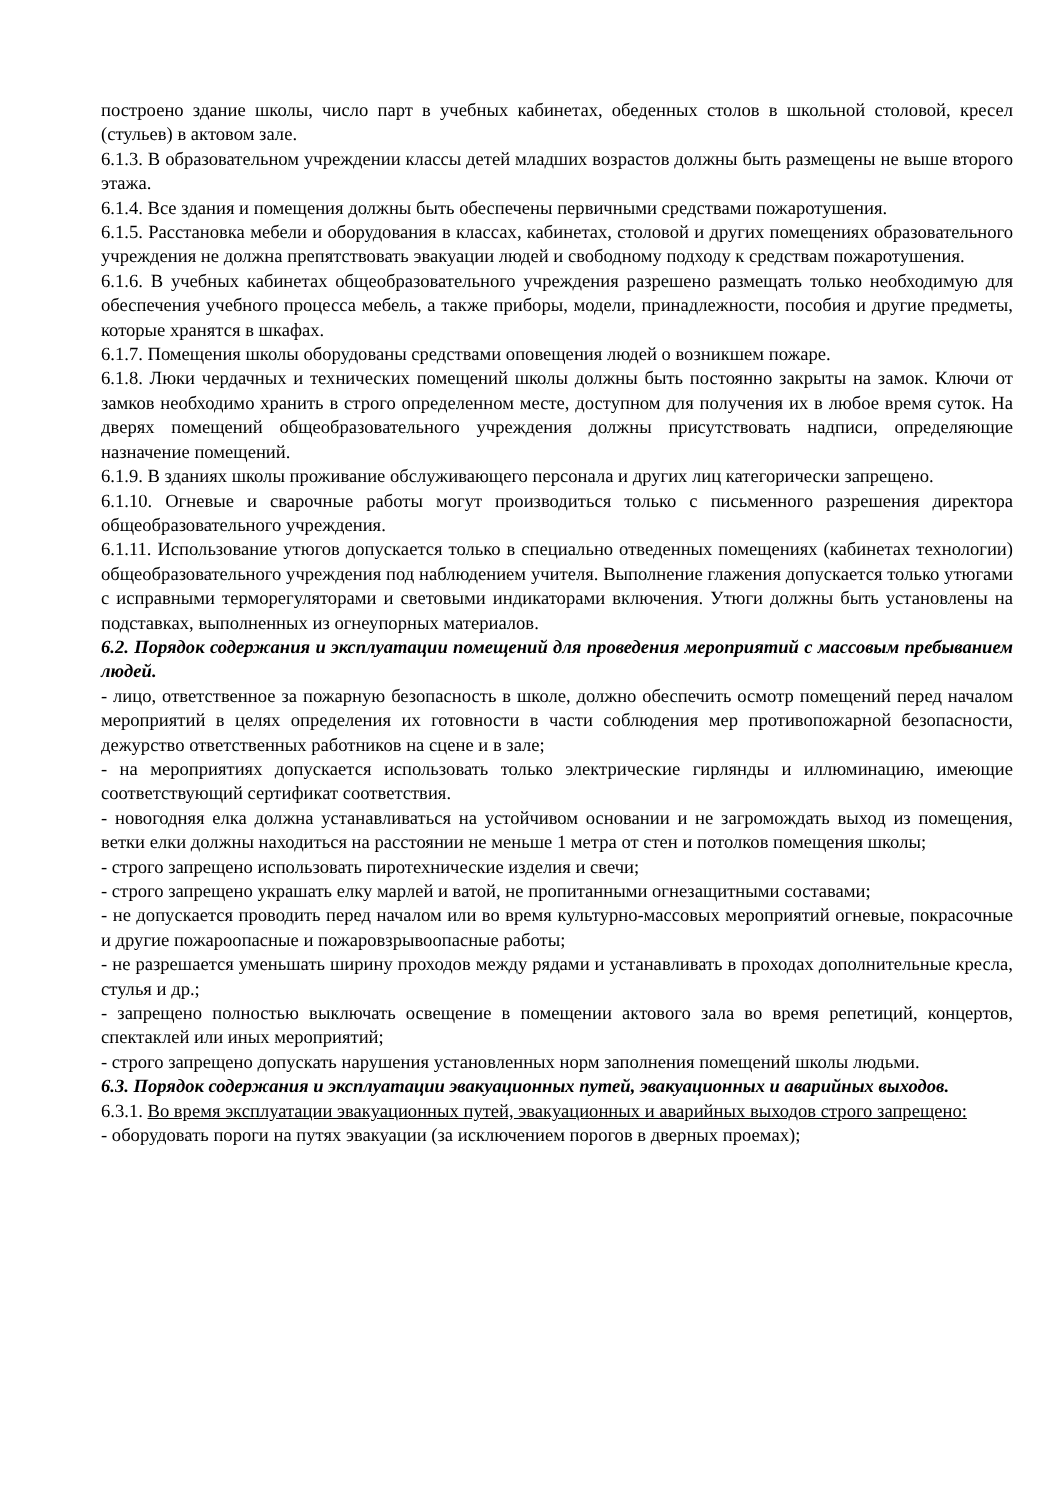построено здание школы, число парт в учебных кабинетах, обеденных столов в школьной столовой, кресел (стульев) в актовом зале.
6.1.3. В образовательном учреждении классы детей младших возрастов должны быть размещены не выше второго этажа.
6.1.4. Все здания и помещения должны быть обеспечены первичными средствами пожаротушения.
6.1.5. Расстановка мебели и оборудования в классах, кабинетах, столовой и других помещениях образовательного учреждения не должна препятствовать эвакуации людей и свободному подходу к средствам пожаротушения.
6.1.6. В учебных кабинетах общеобразовательного учреждения разрешено размещать только необходимую для обеспечения учебного процесса мебель, а также приборы, модели, принадлежности, пособия и другие предметы, которые хранятся в шкафах.
6.1.7. Помещения школы оборудованы средствами оповещения людей о возникшем пожаре.
6.1.8. Люки чердачных и технических помещений школы должны быть постоянно закрыты на замок. Ключи от замков необходимо хранить в строго определенном месте, доступном для получения их в любое время суток. На дверях помещений общеобразовательного учреждения должны присутствовать надписи, определяющие назначение помещений.
6.1.9. В зданиях школы проживание обслуживающего персонала и других лиц категорически запрещено.
6.1.10. Огневые и сварочные работы могут производиться только с письменного разрешения директора общеобразовательного учреждения.
6.1.11. Использование утюгов допускается только в специально отведенных помещениях (кабинетах технологии) общеобразовательного учреждения под наблюдением учителя. Выполнение глажения допускается только утюгами с исправными терморегуляторами и световыми индикаторами включения. Утюги должны быть установлены на подставках, выполненных из огнеупорных материалов.
6.2. Порядок содержания и эксплуатации помещений для проведения мероприятий с массовым пребыванием людей.
- лицо, ответственное за пожарную безопасность в школе, должно обеспечить осмотр помещений перед началом мероприятий в целях определения их готовности в части соблюдения мер противопожарной безопасности, дежурство ответственных работников на сцене и в зале;
- на мероприятиях допускается использовать только электрические гирлянды и иллюминацию, имеющие соответствующий сертификат соответствия.
- новогодняя елка должна устанавливаться на устойчивом основании и не загромождать выход из помещения, ветки елки должны находиться на расстоянии не меньше 1 метра от стен и потолков помещения школы;
- строго запрещено использовать пиротехнические изделия и свечи;
- строго запрещено украшать елку марлей и ватой, не пропитанными огнезащитными составами;
- не допускается проводить перед началом или во время культурно-массовых мероприятий огневые, покрасочные и другие пожароопасные и пожаровзрывоопасные работы;
- не разрешается уменьшать ширину проходов между рядами и устанавливать в проходах дополнительные кресла, стулья и др.;
- запрещено полностью выключать освещение в помещении актового зала во время репетиций, концертов, спектаклей или иных мероприятий;
- строго запрещено допускать нарушения установленных норм заполнения помещений школы людьми.
6.3. Порядок содержания и эксплуатации эвакуационных путей, эвакуационных и аварийных выходов.
6.3.1. Во время эксплуатации эвакуационных путей, эвакуационных и аварийных выходов строго запрещено:
- оборудовать пороги на путях эвакуации (за исключением порогов в дверных проемах);